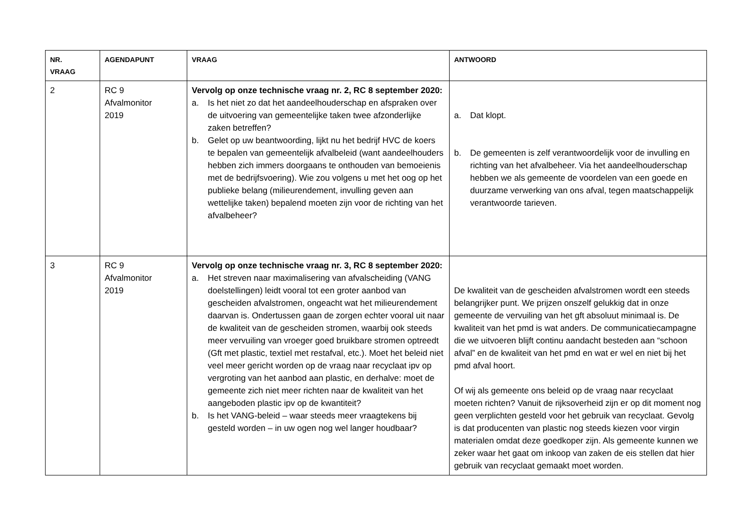| NR. VRAAG | AGENDAPUNT | VRAAG | ANTWOORD |
| --- | --- | --- | --- |
| 2 | RC 9 Afvalmonitor 2019 | Vervolg op onze technische vraag nr. 2, RC 8 september 2020: a. Is het niet zo dat het aandeelhouderschap en afspraken over de uitvoering van gemeentelijke taken twee afzonderlijke zaken betreffen? b. Gelet op uw beantwoording, lijkt nu het bedrijf HVC de koers te bepalen van gemeentelijk afvalbeleid (want aandeelhouders hebben zich immers doorgaans te onthouden van bemoeienis met de bedrijfsvoering). Wie zou volgens u met het oog op het publieke belang (milieurendement, invulling geven aan wettelijke taken) bepalend moeten zijn voor de richting van het afvalbeheer? | a. Dat klopt. b. De gemeenten is zelf verantwoordelijk voor de invulling en richting van het afvalbeheer. Via het aandeelhouderschap hebben we als gemeente de voordelen van een goede en duurzame verwerking van ons afval, tegen maatschappelijk verantwoorde tarieven. |
| 3 | RC 9 Afvalmonitor 2019 | Vervolg op onze technische vraag nr. 3, RC 8 september 2020: a. Het streven naar maximalisering van afvalscheiding (VANG doelstellingen) leidt vooral tot een groter aanbod van gescheiden afvalstromen, ongeacht wat het milieurendement daarvan is. Ondertussen gaan de zorgen echter vooral uit naar de kwaliteit van de gescheiden stromen, waarbij ook steeds meer vervuiling van vroeger goed bruikbare stromen optreedt (Gft met plastic, textiel met restafval, etc.). Moet het beleid niet veel meer gericht worden op de vraag naar recyclaat ipv op vergroting van het aanbod aan plastic, en derhalve: moet de gemeente zich niet meer richten naar de kwaliteit van het aangeboden plastic ipv op de kwantiteit? b. Is het VANG-beleid – waar steeds meer vraagtekens bij gesteld worden – in uw ogen nog wel langer houdbaar? | De kwaliteit van de gescheiden afvalstromen wordt een steeds belangrijker punt. We prijzen onszelf gelukkig dat in onze gemeente de vervuiling van het gft absoluut minimaal is. De kwaliteit van het pmd is wat anders. De communicatiecampagne die we uitvoeren blijft continu aandacht besteden aan “schoon afval” en de kwaliteit van het pmd en wat er wel en niet bij het pmd afval hoort. Of wij als gemeente ons beleid op de vraag naar recyclaat moeten richten? Vanuit de rijksoverheid zijn er op dit moment nog geen verplichten gesteld voor het gebruik van recyclaat. Gevolg is dat producenten van plastic nog steeds kiezen voor virgin materialen omdat deze goedkoper zijn. Als gemeente kunnen we zeker waar het gaat om inkoop van zaken de eis stellen dat hier gebruik van recyclaat gemaakt moet worden. |